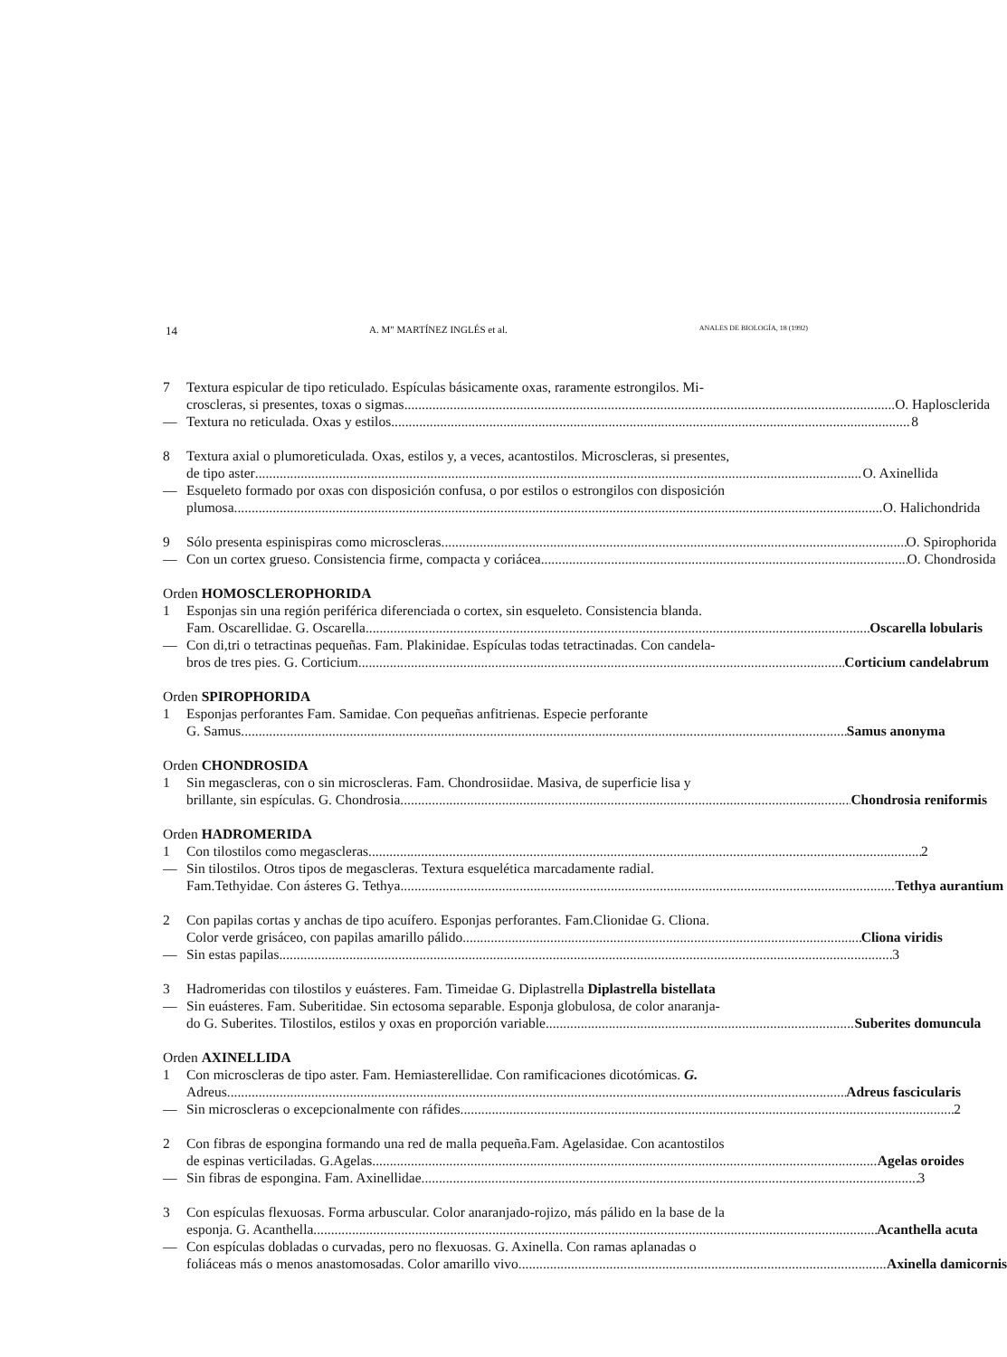14 A. M" MARTÍNEZ INGLÉS et al. ANALES DE BIOLOGÍA, 18 (1992)
7 Textura espicular de tipo reticulado. Espículas básicamente oxas, raramente estrongilos. Mi-
croscleras, si presentes, toxas o sigmas O. Haplosclerida
— Textura no reticulada. Oxas y estilos 8
8 Textura axial o plumoreticulada. Oxas, estilos y, a veces, acantostilos. Microscleras, si presentes,
de tipo aster O. Axinellida
— Esqueleto formado por oxas con disposición confusa, o por estilos o estrongilos con disposición
plumosa O. Halichondrida
9 Sólo presenta espinispiras como microscleras O. Spirophorida
— Con un cortex grueso. Consistencia firme, compacta y coriácea O. Chondrosida
Orden HOMOSCLEROPHORIDA
1 Esponjas sin una región periférica diferenciada o cortex, sin esqueleto. Consistencia blanda.
Fam. Oscarellidae. G. Oscarella Oscarella lobularis
— Con di,tri o tetractinas pequeñas. Fam. Plakinidae. Espículas todas tetractinadas. Con candela-
bros de tres pies. G. Corticium Corticium candelabrum
Orden SPIROPHORIDA
1 Esponjas perforantes Fam. Samidae. Con pequeñas anfitrienas. Especie perforante
G. Samus Samus anonyma
Orden CHONDROSIDA
1 Sin megascleras, con o sin microscleras. Fam. Chondrosiidae. Masiva, de superficie lisa y
brillante, sin espículas. G. Chondrosia Chondrosia reniformis
Orden HADROMERIDA
1 Con tilostilos como megascleras 2
— Sin tilostilos. Otros tipos de megascleras. Textura esquelética marcadamente radial.
Fam.Tethyidae. Con ásteres G. Tethya Tethya aurantium
2 Con papilas cortas y anchas de tipo acuífero. Esponjas perforantes. Fam.Clionidae G. Cliona.
Color verde grisáceo, con papilas amarillo pálido Cliona viridis
— Sin estas papilas 3
3 Hadromeridas con tilostilos y euásteres. Fam. Timeidae G. Diplastrella Diplastrella bistellata
— Sin euásteres. Fam. Suberitidae. Sin ectosoma separable. Esponja globulosa, de color anaranja-
do G. Suberites. Tilostilos, estilos y oxas en proporción variable Suberites domuncula
Orden AXINELLIDA
1 Con microscleras de tipo aster. Fam. Hemiasterellidae. Con ramificaciones dicotómicas. G.
Adreus Adreus fascicularis
— Sin microscleras o excepcionalmente con ráfides 2
2 Con fibras de espongina formando una red de malla pequeña.Fam. Agelasidae. Con acantostilos
de espinas verticiladas. G.Agelas Agelas oroides
— Sin fibras de espongina. Fam. Axinellidae 3
3 Con espículas flexuosas. Forma arbuscular. Color anaranjado-rojizo, más pálido en la base de la
esponja. G. Acanthella Acanthella acuta
— Con espículas dobladas o curvadas, pero no flexuosas. G. Axinella. Con ramas aplanadas o
foliáceas más o menos anastomosadas. Color amarillo vivo Axinella damicornis